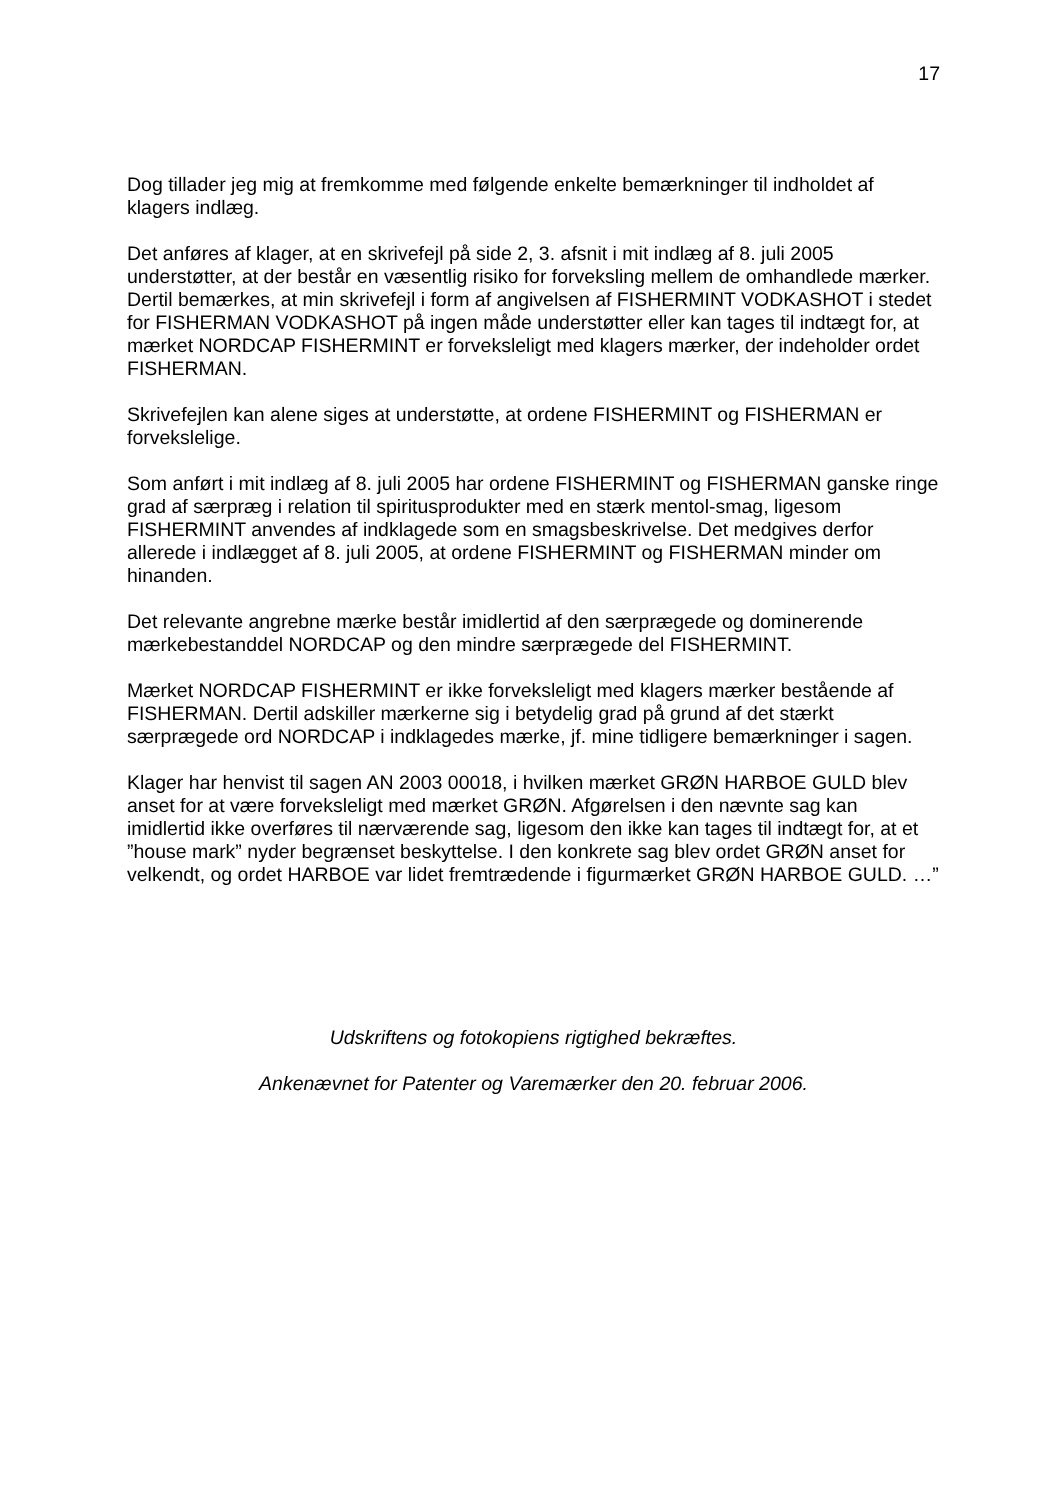17
Dog tillader jeg mig at fremkomme med følgende enkelte bemærkninger til indholdet af klagers indlæg.
Det anføres af klager, at en skrivefejl på side 2, 3. afsnit i mit indlæg af 8. juli 2005 understøtter, at der består en væsentlig risiko for forveksling mellem de omhandlede mærker. Dertil bemærkes, at min skrivefejl i form af angivelsen af FISHERMINT VODKASHOT i stedet for FISHERMAN VODKASHOT på ingen måde understøtter eller kan tages til indtægt for, at mærket NORDCAP FISHERMINT er forveksleligt med klagers mærker, der indeholder ordet FISHERMAN.
Skrivefejlen kan alene siges at understøtte, at ordene FISHERMINT og FISHERMAN er forvekslelige.
Som anført i mit indlæg af 8. juli 2005 har ordene FISHERMINT og FISHERMAN ganske ringe grad af særpræg i relation til spiritusprodukter med en stærk mentol-smag, ligesom FISHERMINT anvendes af indklagede som en smagsbeskrivelse. Det medgives derfor allerede i indlægget af 8. juli 2005, at ordene FISHERMINT og FISHERMAN minder om hinanden.
Det relevante angrebne mærke består imidlertid af den særprægede og dominerende mærkebestanddel NORDCAP og den mindre særprægede del FISHERMINT.
Mærket NORDCAP FISHERMINT er ikke forveksleligt med klagers mærker bestående af FISHERMAN. Dertil adskiller mærkerne sig i betydelig grad på grund af det stærkt særprægede ord NORDCAP i indklagedes mærke, jf. mine tidligere bemærkninger i sagen.
Klager har henvist til sagen AN 2003 00018, i hvilken mærket GRØN HARBOE GULD blev anset for at være forveksleligt med mærket GRØN. Afgørelsen i den nævnte sag kan imidlertid ikke overføres til nærværende sag, ligesom den ikke kan tages til indtægt for, at et ”house mark” nyder begrænset beskyttelse. I den konkrete sag blev ordet GRØN anset for velkendt, og ordet HARBOE var lidet fremtrædende i figurmærket GRØN HARBOE GULD. …”
Udskriftens og fotokopiens rigtighed bekræftes.
Ankenævnet for Patenter og Varemærker den 20. februar 2006.